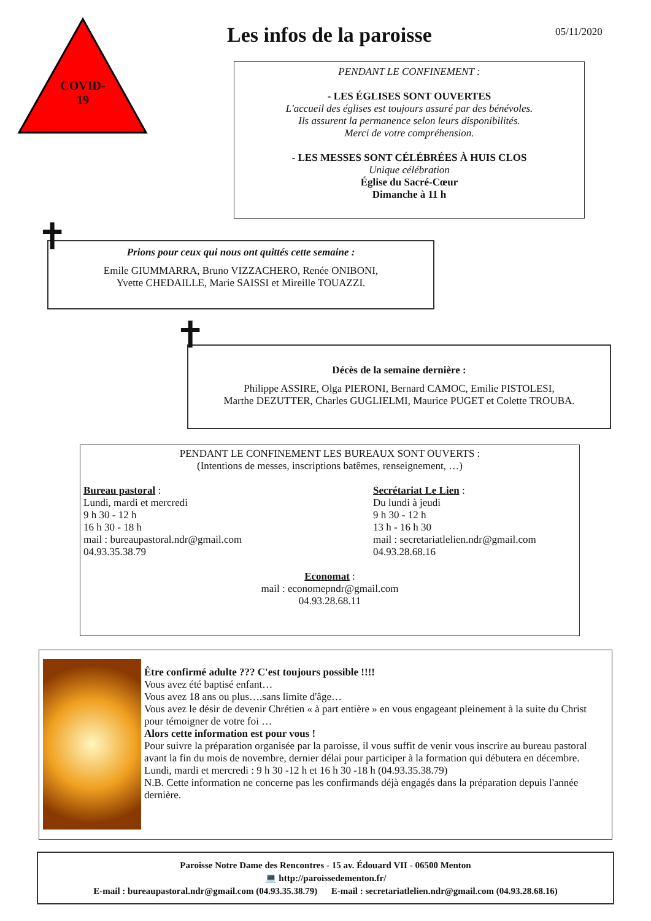COVID-
19
Les infos de la paroisse 05/11/2020
PENDANT LE CONFINEMENT :
- LES ÉGLISES SONT OUVERTES
L'accueil des églises est toujours assuré par des bénévoles.
Ils assurent la permanence selon leurs disponibilités.
Merci de votre compréhension.
- LES MESSES SONT CÉLÉBRÉES À HUIS CLOS
Unique célébration
Église du Sacré-Cœur
Dimanche à 11 h
Prions pour ceux qui nous ont quittés cette semaine :
Emile GIUMMARRA, Bruno VIZZACHERO, Renée ONIBONI,
Yvette CHEDAILLE, Marie SAISSI et Mireille TOUAZZI.
✝
Décès de la semaine dernière :
Philippe ASSIRE, Olga PIERONI, Bernard CAMOC, Emilie PISTOLESI,
Marthe DEZUTTER, Charles GUGLIELMI, Maurice PUGET et Colette TROUBA.
✝
PENDANT LE CONFINEMENT LES BUREAUX SONT OUVERTS :
(Intentions de messes, inscriptions batêmes, renseignement, …)
Bureau pastoral :
Lundi, mardi et mercredi
9 h 30 - 12 h
16 h 30 - 18 h
mail : bureaupastoral.ndr@gmail.com
04.93.35.38.79
Secrétariat Le Lien :
Du lundi à jeudi
9 h 30 - 12 h
13 h - 16 h 30
mail : secretariatlelien.ndr@gmail.com
04.93.28.68.16
Economat :
mail : economepndr@gmail.com
04.93.28.68.11
Être confirmé adulte ??? C'est toujours possible !!!!
Vous avez été baptisé enfant…
Vous avez 18 ans ou plus….sans limite d'âge…
Vous avez le désir de devenir Chrétien « à part entière » en vous engageant pleinement à la suite du Christ pour témoigner de votre foi …
Alors cette information est pour vous !
Pour suivre la préparation organisée par la paroisse, il vous suffit de venir vous inscrire au bureau pastoral avant la fin du mois de novembre, dernier délai pour participer à la formation qui débutera en décembre.
Lundi, mardi et mercredi : 9 h 30 -12 h et 16 h 30 -18 h (04.93.35.38.79)
N.B. Cette information ne concerne pas les confirmands déjà engagés dans la préparation depuis l'année dernière.
Paroisse Notre Dame des Rencontres - 15 av. Édouard VII - 06500 Menton
💻 http://paroissedementon.fr/
E-mail : bureaupastoral.ndr@gmail.com (04.93.35.38.79) E-mail : secretariatlelien.ndr@gmail.com (04.93.28.68.16)